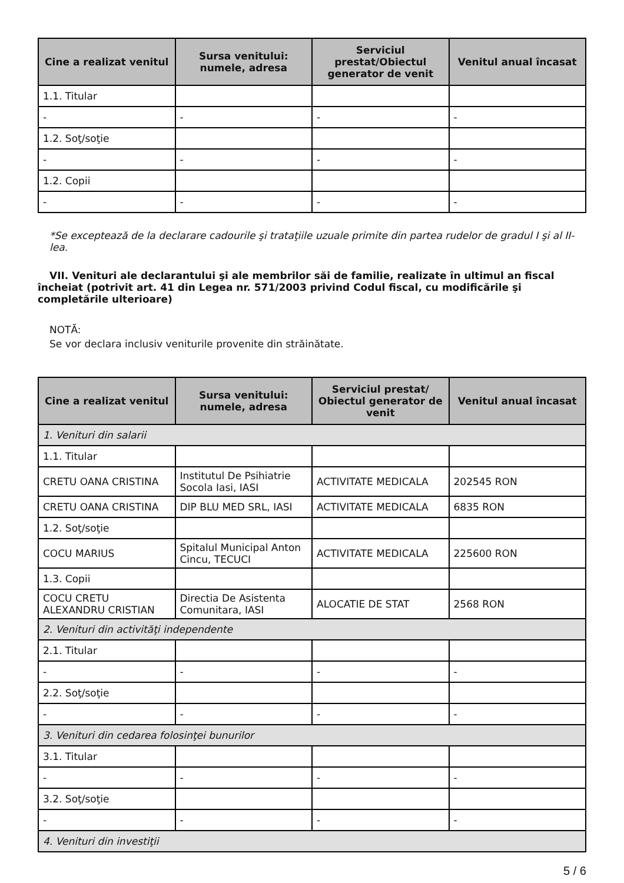| Cine a realizat venitul | Sursa venitului: numele, adresa | Serviciul prestat/Obiectul generator de venit | Venitul anual încasat |
| --- | --- | --- | --- |
| 1.1. Titular | | | |
| - | - | - | - |
| 1.2. Soţ/soţie | | | |
| - | - | - | - |
| 1.2. Copii | | | |
| - | - | - | - |
*Se exceptează de la declarare cadourile şi trataţiile uzuale primite din partea rudelor de gradul I şi al II-lea.
VII. Venituri ale declarantului şi ale membrilor săi de familie, realizate în ultimul an fiscal încheiat (potrivit art. 41 din Legea nr. 571/2003 privind Codul fiscal, cu modificările şi completările ulterioare)
NOTĂ:
Se vor declara inclusiv veniturile provenite din străinătate.
| Cine a realizat venitul | Sursa venitului: numele, adresa | Serviciul prestat/ Obiectul generator de venit | Venitul anual încasat |
| --- | --- | --- | --- |
| 1. Venituri din salarii | | | |
| 1.1. Titular | | | |
| CRETU OANA CRISTINA | Institutul De Psihiatrie Socola Iasi, IASI | ACTIVITATE MEDICALA | 202545 RON |
| CRETU OANA CRISTINA | DIP BLU MED SRL, IASI | ACTIVITATE MEDICALA | 6835 RON |
| 1.2. Soţ/soţie | | | |
| COCU MARIUS | Spitalul Municipal Anton Cincu, TECUCI | ACTIVITATE MEDICALA | 225600 RON |
| 1.3. Copii | | | |
| COCU CRETU ALEXANDRU CRISTIAN | Directia De Asistenta Comunitara, IASI | ALOCATIE DE STAT | 2568 RON |
| 2. Venituri din activităţi independente | | | |
| 2.1. Titular | | | |
| - | - | - | - |
| 2.2. Soţ/soţie | | | |
| - | - | - | - |
| 3. Venituri din cedarea folosinţei bunurilor | | | |
| 3.1. Titular | | | |
| - | - | - | - |
| 3.2. Soţ/soţie | | | |
| - | - | - | - |
| 4. Venituri din investiţii | | | |
5 / 6